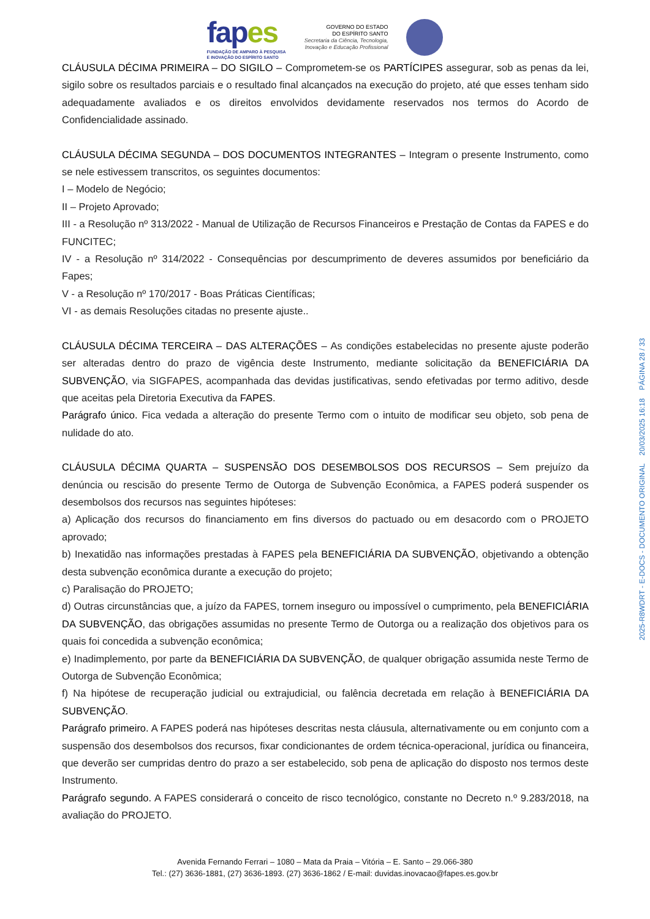fapes
FUNDAÇÃO DE AMPARO À PESQUISA
E INOVAÇÃO DO ESPÍRITO SANTO
GOVERNO DO ESTADO
DO ESPÍRITO SANTO
Secretaria da Ciência, Tecnologia,
Inovação e Educação Profissional
CLÁUSULA DÉCIMA PRIMEIRA – DO SIGILO – Comprometem-se os PARTÍCIPES assegurar, sob as penas da lei, sigilo sobre os resultados parciais e o resultado final alcançados na execução do projeto, até que esses tenham sido adequadamente avaliados e os direitos envolvidos devidamente reservados nos termos do Acordo de Confidencialidade assinado.
CLÁUSULA DÉCIMA SEGUNDA – DOS DOCUMENTOS INTEGRANTES – Integram o presente Instrumento, como se nele estivessem transcritos, os seguintes documentos:
I – Modelo de Negócio;
II – Projeto Aprovado;
III - a Resolução nº 313/2022 - Manual de Utilização de Recursos Financeiros e Prestação de Contas da FAPES e do FUNCITEC;
IV - a Resolução nº 314/2022 - Consequências por descumprimento de deveres assumidos por beneficiário da Fapes;
V - a Resolução nº 170/2017 - Boas Práticas Científicas;
VI - as demais Resoluções citadas no presente ajuste..
CLÁUSULA DÉCIMA TERCEIRA – DAS ALTERAÇÕES – As condições estabelecidas no presente ajuste poderão ser alteradas dentro do prazo de vigência deste Instrumento, mediante solicitação da BENEFICIÁRIA DA SUBVENÇÃO, via SIGFAPES, acompanhada das devidas justificativas, sendo efetivadas por termo aditivo, desde que aceitas pela Diretoria Executiva da FAPES.
Parágrafo único. Fica vedada a alteração do presente Termo com o intuito de modificar seu objeto, sob pena de nulidade do ato.
CLÁUSULA DÉCIMA QUARTA – SUSPENSÃO DOS DESEMBOLSOS DOS RECURSOS – Sem prejuízo da denúncia ou rescisão do presente Termo de Outorga de Subvenção Econômica, a FAPES poderá suspender os desembolsos dos recursos nas seguintes hipóteses:
a) Aplicação dos recursos do financiamento em fins diversos do pactuado ou em desacordo com o PROJETO aprovado;
b) Inexatidão nas informações prestadas à FAPES pela BENEFICIÁRIA DA SUBVENÇÃO, objetivando a obtenção desta subvenção econômica durante a execução do projeto;
c) Paralisação do PROJETO;
d) Outras circunstâncias que, a juízo da FAPES, tornem inseguro ou impossível o cumprimento, pela BENEFICIÁRIA DA SUBVENÇÃO, das obrigações assumidas no presente Termo de Outorga ou a realização dos objetivos para os quais foi concedida a subvenção econômica;
e) Inadimplemento, por parte da BENEFICIÁRIA DA SUBVENÇÃO, de qualquer obrigação assumida neste Termo de Outorga de Subvenção Econômica;
f) Na hipótese de recuperação judicial ou extrajudicial, ou falência decretada em relação à BENEFICIÁRIA DA SUBVENÇÃO.
Parágrafo primeiro. A FAPES poderá nas hipóteses descritas nesta cláusula, alternativamente ou em conjunto com a suspensão dos desembolsos dos recursos, fixar condicionantes de ordem técnica-operacional, jurídica ou financeira, que deverão ser cumpridas dentro do prazo a ser estabelecido, sob pena de aplicação do disposto nos termos deste Instrumento.
Parágrafo segundo. A FAPES considerará o conceito de risco tecnológico, constante no Decreto n.º 9.283/2018, na avaliação do PROJETO.
Avenida Fernando Ferrari – 1080 – Mata da Praia – Vitória – E. Santo – 29.066-380
Tel.: (27) 3636-1881, (27) 3636-1893. (27) 3636-1862 / E-mail: duvidas.inovacao@fapes.es.gov.br
2025-R8WDRT - E-DOCS - DOCUMENTO ORIGINAL 20/03/2025 16:18 PÁGINA 28 / 33